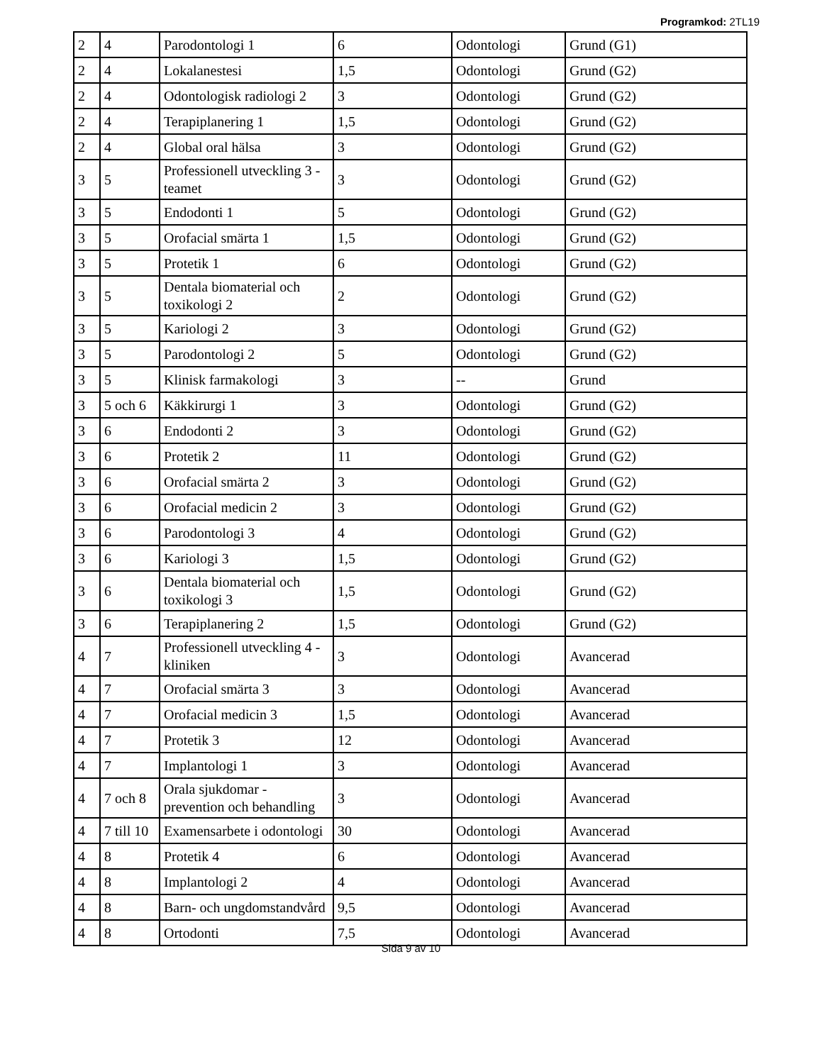Programkod: 2TL19
| 2 | 4 | Parodontologi 1 | 6 | Odontologi | Grund (G1) |
| 2 | 4 | Lokalanestesi | 1,5 | Odontologi | Grund (G2) |
| 2 | 4 | Odontologisk radiologi 2 | 3 | Odontologi | Grund (G2) |
| 2 | 4 | Terapiplanering 1 | 1,5 | Odontologi | Grund (G2) |
| 2 | 4 | Global oral hälsa | 3 | Odontologi | Grund (G2) |
| 3 | 5 | Professionell utveckling 3 - teamet | 3 | Odontologi | Grund (G2) |
| 3 | 5 | Endodonti 1 | 5 | Odontologi | Grund (G2) |
| 3 | 5 | Orofacial smärta 1 | 1,5 | Odontologi | Grund (G2) |
| 3 | 5 | Protetik 1 | 6 | Odontologi | Grund (G2) |
| 3 | 5 | Dentala biomaterial och toxikologi 2 | 2 | Odontologi | Grund (G2) |
| 3 | 5 | Kariologi 2 | 3 | Odontologi | Grund (G2) |
| 3 | 5 | Parodontologi 2 | 5 | Odontologi | Grund (G2) |
| 3 | 5 | Klinisk farmakologi | 3 | -- | Grund |
| 3 | 5 och 6 | Käkkirurgi 1 | 3 | Odontologi | Grund (G2) |
| 3 | 6 | Endodonti 2 | 3 | Odontologi | Grund (G2) |
| 3 | 6 | Protetik 2 | 11 | Odontologi | Grund (G2) |
| 3 | 6 | Orofacial smärta 2 | 3 | Odontologi | Grund (G2) |
| 3 | 6 | Orofacial medicin 2 | 3 | Odontologi | Grund (G2) |
| 3 | 6 | Parodontologi 3 | 4 | Odontologi | Grund (G2) |
| 3 | 6 | Kariologi 3 | 1,5 | Odontologi | Grund (G2) |
| 3 | 6 | Dentala biomaterial och toxikologi 3 | 1,5 | Odontologi | Grund (G2) |
| 3 | 6 | Terapiplanering 2 | 1,5 | Odontologi | Grund (G2) |
| 4 | 7 | Professionell utveckling 4 - kliniken | 3 | Odontologi | Avancerad |
| 4 | 7 | Orofacial smärta 3 | 3 | Odontologi | Avancerad |
| 4 | 7 | Orofacial medicin 3 | 1,5 | Odontologi | Avancerad |
| 4 | 7 | Protetik 3 | 12 | Odontologi | Avancerad |
| 4 | 7 | Implantologi 1 | 3 | Odontologi | Avancerad |
| 4 | 7 och 8 | Orala sjukdomar - prevention och behandling | 3 | Odontologi | Avancerad |
| 4 | 7 till 10 | Examensarbete i odontologi | 30 | Odontologi | Avancerad |
| 4 | 8 | Protetik 4 | 6 | Odontologi | Avancerad |
| 4 | 8 | Implantologi 2 | 4 | Odontologi | Avancerad |
| 4 | 8 | Barn- och ungdomstandvård | 9,5 | Odontologi | Avancerad |
| 4 | 8 | Ortodonti | 7,5 | Odontologi | Avancerad |
Sida 9 av 10